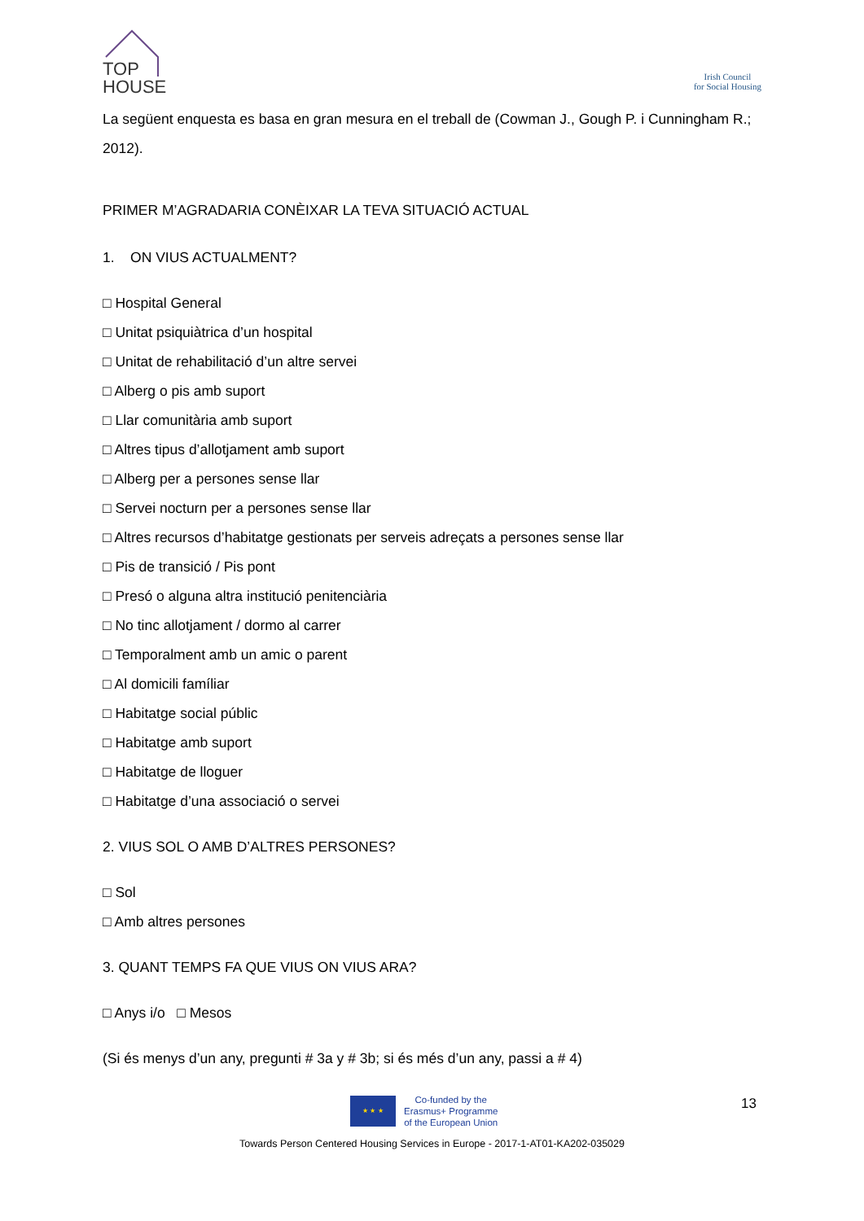TOP
HOUSE
Irish Council
for Social Housing
La següent enquesta es basa en gran mesura en el treball de (Cowman J., Gough P. i Cunningham R.; 2012).
PRIMER M’AGRADARIA CONÈIXAR LA TEVA SITUACIÓ ACTUAL
1. ON VIUS ACTUALMENT?
□ Hospital General
□ Unitat psiquiàtrica d’un hospital
□ Unitat de rehabilitació d’un altre servei
□ Alberg o pis amb suport
□ Llar comunitària amb suport
□ Altres tipus d’allotjament amb suport
□ Alberg per a persones sense llar
□ Servei nocturn per a persones sense llar
□ Altres recursos d’habitatge gestionats per serveis adreçats a persones sense llar
□ Pis de transició / Pis pont
□ Presó o alguna altra institució penitenciària
□ No tinc allotjament / dormo al carrer
□ Temporalment amb un amic o parent
□ Al domicili famíliar
□ Habitatge social públic
□ Habitatge amb suport
□ Habitatge de lloguer
□ Habitatge d’una associació o servei
2. VIUS SOL O AMB D’ALTRES PERSONES?
□ Sol
□ Amb altres persones
3. QUANT TEMPS FA QUE VIUS ON VIUS ARA?
□ Anys i/o □ Mesos
(Si és menys d’un any, pregunti # 3a y # 3b; si és més d’un any, passi a # 4)
★ ★ ★
Co-funded by the
Erasmus+ Programme
of the European Union
13
Towards Person Centered Housing Services in Europe - 2017-1-AT01-KA202-035029